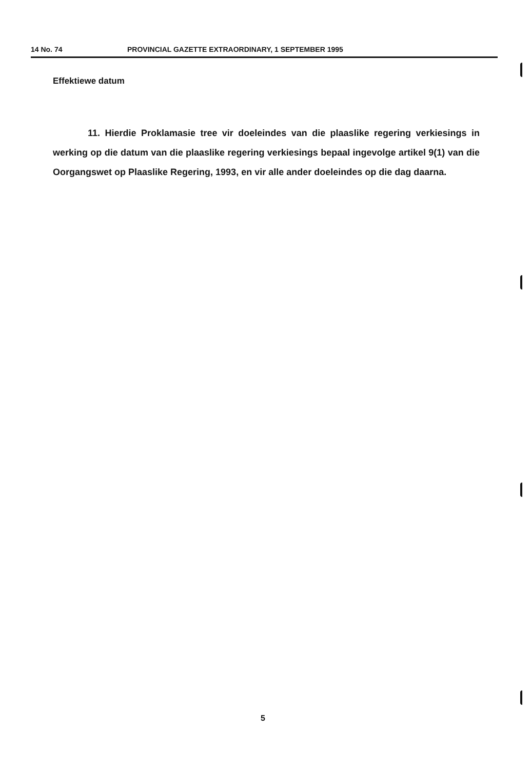14 No. 74 PROVINCIAL GAZETTE EXTRAORDINARY, 1 SEPTEMBER 1995
Effektiewe datum
11. Hierdie Proklamasie tree vir doeleindes van die plaaslike regering verkiesings in werking op die datum van die plaaslike regering verkiesings bepaal ingevolge artikel 9(1) van die Oorgangswet op Plaaslike Regering, 1993, en vir alle ander doeleindes op die dag daarna.
5